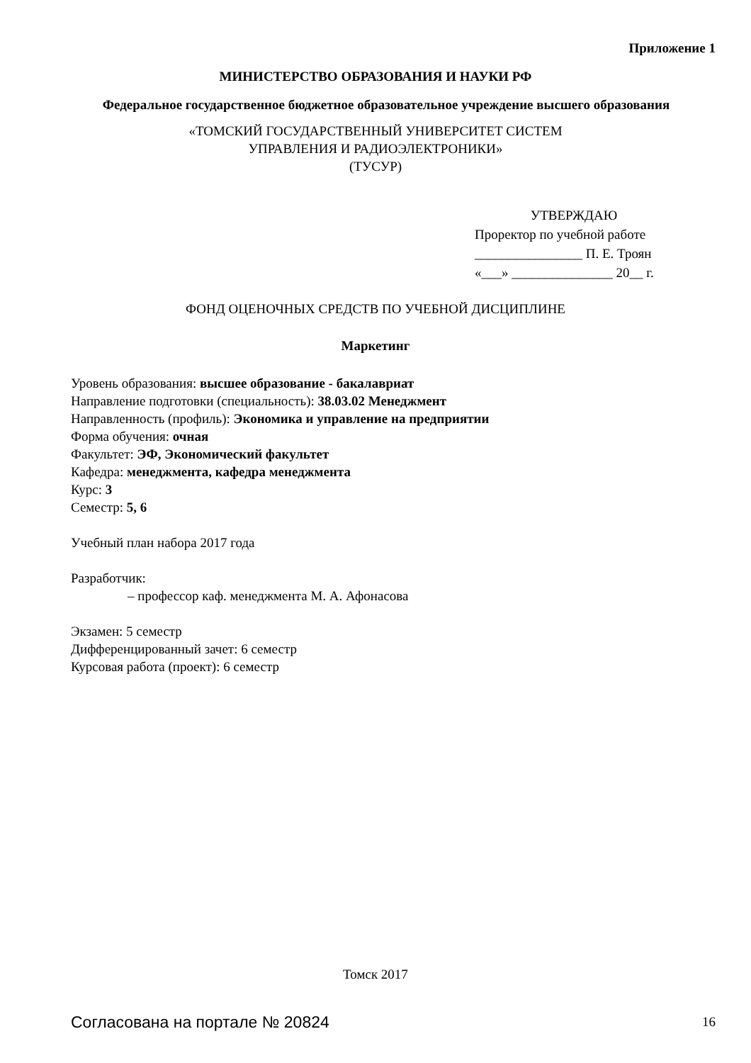Приложение 1
МИНИСТЕРСТВО ОБРАЗОВАНИЯ И НАУКИ РФ
Федеральное государственное бюджетное образовательное учреждение высшего образования
«ТОМСКИЙ ГОСУДАРСТВЕННЫЙ УНИВЕРСИТЕТ СИСТЕМ
УПРАВЛЕНИЯ И РАДИОЭЛЕКТРОНИКИ»
(ТУСУР)
УТВЕРЖДАЮ
Проректор по учебной работе
________________ П. Е. Троян
«___» _______________ 20__ г.
ФОНД ОЦЕНОЧНЫХ СРЕДСТВ ПО УЧЕБНОЙ ДИСЦИПЛИНЕ
Маркетинг
Уровень образования: высшее образование - бакалавриат
Направление подготовки (специальность): 38.03.02 Менеджмент
Направленность (профиль): Экономика и управление на предприятии
Форма обучения: очная
Факультет: ЭФ, Экономический факультет
Кафедра: менеджмента, кафедра менеджмента
Курс: 3
Семестр: 5, 6
Учебный план набора 2017 года
Разработчик:
– профессор каф. менеджмента М. А. Афонасова
Экзамен: 5 семестр
Дифференцированный зачет: 6 семестр
Курсовая работа (проект): 6 семестр
Томск 2017
Согласована на портале № 20824 16